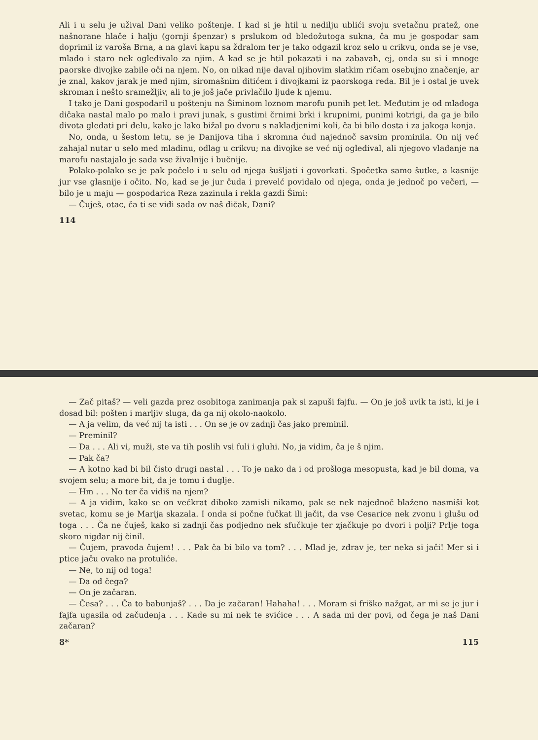Ali i u selu je užival Dani veliko poštenje. I kad si je htil u nedilju ublići svoju svetačnu pratež, one našnorane hlače i halju (gornji špenzar) s prslukom od bledožutoga sukna, ča mu je gospodar sam doprimil iz varoša Brna, a na glavi kapu sa ždralom ter je tako odgazil kroz selo u crikvu, onda se je vse, mlado i staro nek ogledivalo za njim. A kad se je htil pokazati i na zabavah, ej, onda su si i mnoge paorske divojke zabile oči na njem. No, on nikad nije daval njihovim slatkim ričam osebujno značenje, ar je znal, kakov jarak je med njim, siromašnim ditićem i divojkami iz paorskoga reda. Bil je i ostal je uvek skroman i nešto sramežljiv, ali to je još jače privlačilo ljude k njemu.
I tako je Dani gospodaril u poštenju na Šiminom loznom marofu punih pet let. Međutim je od mladoga dičaka nastal malo po malo i pravi junak, s gustimi črnimi brki i krupnimi, punimi kotrigi, da ga je bilo divota gledati pri delu, kako je lako bižal po dvoru s nakladjenimi koli, ča bi bilo dosta i za jakoga konja.
No, onda, u šestom letu, se je Danijova tiha i skromna ćud najednoč savsim prominila. On nij već zahajal nutar u selo med mladinu, odlag u crikvu; na divojke se već nij ogledival, ali njegovo vladanje na marofu nastajalo je sada vse živalnije i bučnije.
Polako-polako se je pak počelo i u selu od njega šušljati i govorkati. Spočetka samo šutke, a kasnije jur vse glasnije i očito. No, kad se je jur čuda i prevelć povidalo od njega, onda je jednoč po večeri, — bilo je u maju — gospodarica Reza zazinula i rekla gazdi Šimi:
— Čuješ, otac, ča ti se vidi sada ov naš dičak, Dani?
114
— Zač pitaš? — veli gazda prez osobitoga zanimanja pak si zapuši fajfu. — On je još uvik ta isti, ki je i dosad bil: pošten i marljiv sluga, da ga nij okolo-naokolo.
— A ja velim, da već nij ta isti . . . On se je ov zadnji čas jako preminil.
— Preminil?
— Da . . . Ali vi, muži, ste va tih poslih vsi fuli i gluhi. No, ja vidim, ča je š njim.
— Pak ča?
— A kotno kad bi bil čisto drugi nastal . . . To je nako da i od prošloga mesopusta, kad je bil doma, va svojem selu; a more bit, da je tomu i duglje.
— Hm . . . No ter ča vidiš na njem?
— A ja vidim, kako se on večkrat diboko zamisli nikamo, pak se nek najednoč blaženo nasmiši kot svetac, komu se je Marija skazala. I onda si počne fučkat ili jačit, da vse Cesarice nek zvonu i glušu od toga . . . Ča ne čuješ, kako si zadnji čas podjedno nek sfučkuje ter zjačkuje po dvori i polji? Prlje toga skoro nigdar nij činil.
— Čujem, pravoda čujem! . . . Pak ča bi bilo va tom? . . . Mlad je, zdrav je, ter neka si jači! Mer si i ptice jaču ovako na protuliće.
— Ne, to nij od toga!
— Da od čega?
— On je začaran.
— Česa? . . . Ča to babunjaš? . . . Da je začaran! Hahaha! . . . Moram si friško nažgat, ar mi se je jur i fajfa ugasila od začudenja . . . Kade su mi nek te svićice . . . A sada mi der povi, od čega je naš Dani začaran?
8* 115